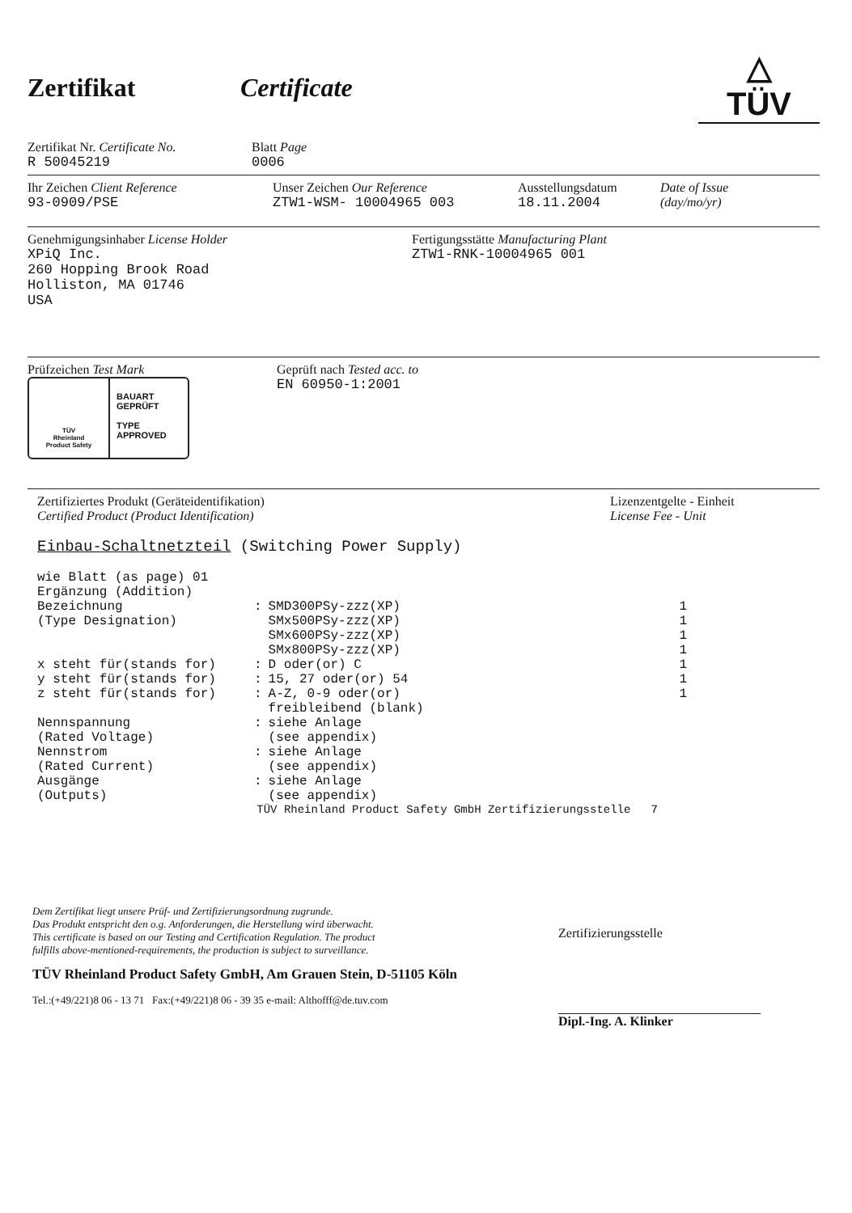Zertifikat Certificate
△
TÜV
Zertifikat Nr. Certificate No.
R 50045219
Blatt Page
0006
Ihr Zeichen Client Reference
93-0909/PSE
Unser Zeichen Our Reference
ZTW1-WSM- 10004965 003
Ausstellungsdatum
18.11.2004
Date of Issue
(day/mo/yr)
Genehmigungsinhaber License Holder
XPiQ Inc.
260 Hopping Brook Road
Holliston, MA 01746
USA
Fertigungsstätte Manufacturing Plant
ZTW1-RNK-10004965 001
Prüfzeichen Test Mark
TÜV
Rheinland
Product Safety
BAUART
GEPRÜFT
TYPE
APPROVED
Geprüft nach Tested acc. to
EN 60950-1:2001
Zertifiziertes Produkt (Geräteidentifikation)
Certified Product (Product Identification)
Lizenzentgelte - Einheit
License Fee - Unit
Einbau-Schaltnetzteil (Switching Power Supply)
| wie Blatt (as page) 01 | | | |
| Ergänzung (Addition) | | | |
| Bezeichnung | : | SMD300PSy-zzz(XP) | 1 |
| (Type Designation) | | SMx500PSy-zzz(XP) | 1 |
| | | SMx600PSy-zzz(XP) | 1 |
| | | SMx800PSy-zzz(XP) | 1 |
| x steht für(stands for) | : | D oder(or) C | 1 |
| y steht für(stands for) | : | 15, 27 oder(or) 54 | 1 |
| z steht für(stands for) | : | A-Z, 0-9 oder(or) freibleibend (blank) | 1 |
| Nennspannung (Rated Voltage) | : | siehe Anlage (see appendix) | |
| Nennstrom (Rated Current) | : | siehe Anlage (see appendix) | |
| Ausgänge (Outputs) | : | siehe Anlage (see appendix) | |
TÜV Rheinland Product Safety GmbH Zertifizierungsstelle 7
Dem Zertifikat liegt unsere Prüf- und Zertifizierungsordnung zugrunde.
Das Produkt entspricht den o.g. Anforderungen, die Herstellung wird überwacht.
This certificate is based on our Testing and Certification Regulation. The product
fulfills above-mentioned-requirements, the production is subject to surveillance.
TÜV Rheinland Product Safety GmbH, Am Grauen Stein, D-51105 Köln
Tel.:(+49/221)8 06 - 13 71 Fax:(+49/221)8 06 - 39 35 e-mail: Althofff@de.tuv.com
Zertifizierungsstelle
Dipl.-Ing. A. Klinker